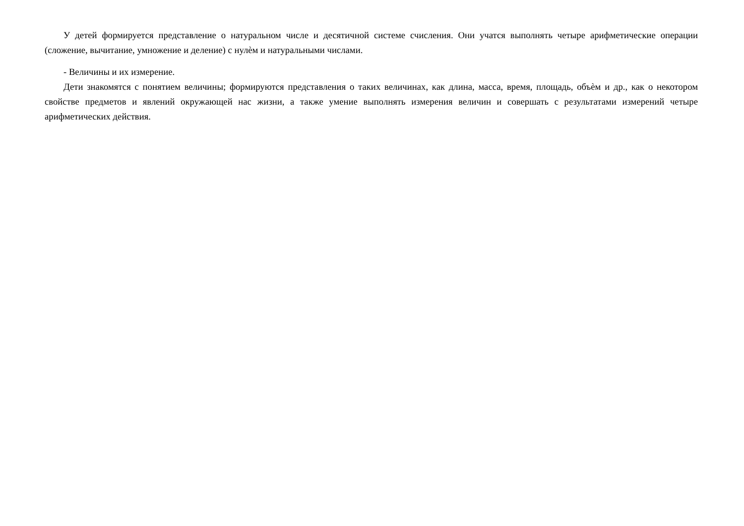У детей формируется представление о натуральном числе и десятичной системе счисления. Они учатся выполнять четыре арифметические операции (сложение, вычитание, умножение и деление) с нулѐм и натуральными числами.
- Величины и их измерение.
Дети знакомятся с понятием величины; формируются представления о таких величинах, как длина, масса, время, площадь, объѐм и др., как о некотором свойстве предметов и явлений окружающей нас жизни, а также умение выполнять измерения величин и совершать с результатами измерений четыре арифметических действия.